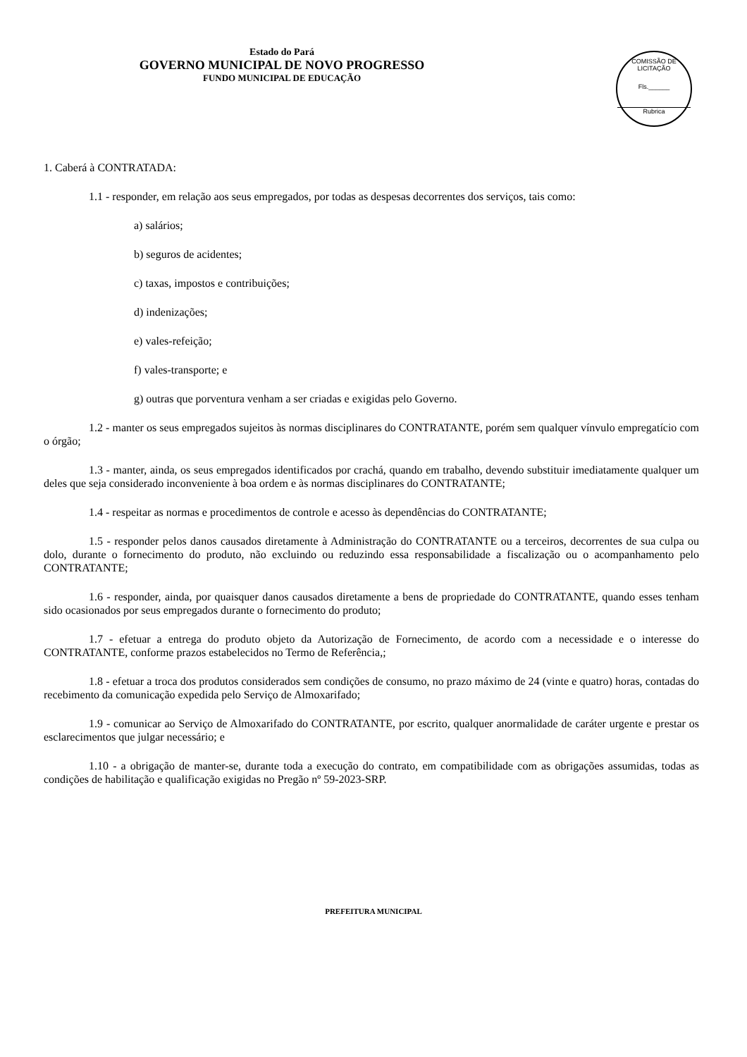Estado do Pará
GOVERNO MUNICIPAL DE NOVO PROGRESSO
FUNDO MUNICIPAL DE EDUCAÇÃO
COMISSÃO DE LICITAÇÃO
Fls.______
Rubrica
1. Caberá à CONTRATADA:
1.1 - responder, em relação aos seus empregados, por todas as despesas decorrentes dos serviços, tais como:
a) salários;
b) seguros de acidentes;
c) taxas, impostos e contribuições;
d) indenizações;
e) vales-refeição;
f) vales-transporte; e
g) outras que porventura venham a ser criadas e exigidas pelo Governo.
1.2 - manter os seus empregados sujeitos às normas disciplinares do CONTRATANTE, porém sem qualquer vínvulo empregatício com o órgão;
1.3 - manter, ainda, os seus empregados identificados por crachá, quando em trabalho, devendo substituir imediatamente qualquer um deles que seja considerado inconveniente à boa ordem e às normas disciplinares do CONTRATANTE;
1.4 - respeitar as normas e procedimentos de controle e acesso às dependências do CONTRATANTE;
1.5 - responder pelos danos causados diretamente à Administração do CONTRATANTE ou a terceiros, decorrentes de sua culpa ou dolo, durante o fornecimento do produto, não excluindo ou reduzindo essa responsabilidade a fiscalização ou o acompanhamento pelo CONTRATANTE;
1.6 - responder, ainda, por quaisquer danos causados diretamente a bens de propriedade do CONTRATANTE, quando esses tenham sido ocasionados por seus empregados durante o fornecimento do produto;
1.7 - efetuar a entrega do produto objeto da Autorização de Fornecimento, de acordo com a necessidade e o interesse do CONTRATANTE, conforme prazos estabelecidos no Termo de Referência,;
1.8 - efetuar a troca dos produtos considerados sem condições de consumo, no prazo máximo de 24 (vinte e quatro) horas, contadas do recebimento da comunicação expedida pelo Serviço de Almoxarifado;
1.9 - comunicar ao Serviço de Almoxarifado do CONTRATANTE, por escrito, qualquer anormalidade de caráter urgente e prestar os esclarecimentos que julgar necessário; e
1.10 - a obrigação de manter-se, durante toda a execução do contrato, em compatibilidade com as obrigações assumidas, todas as condições de habilitação e qualificação exigidas no Pregão nº 59-2023-SRP.
PREFEITURA MUNICIPAL